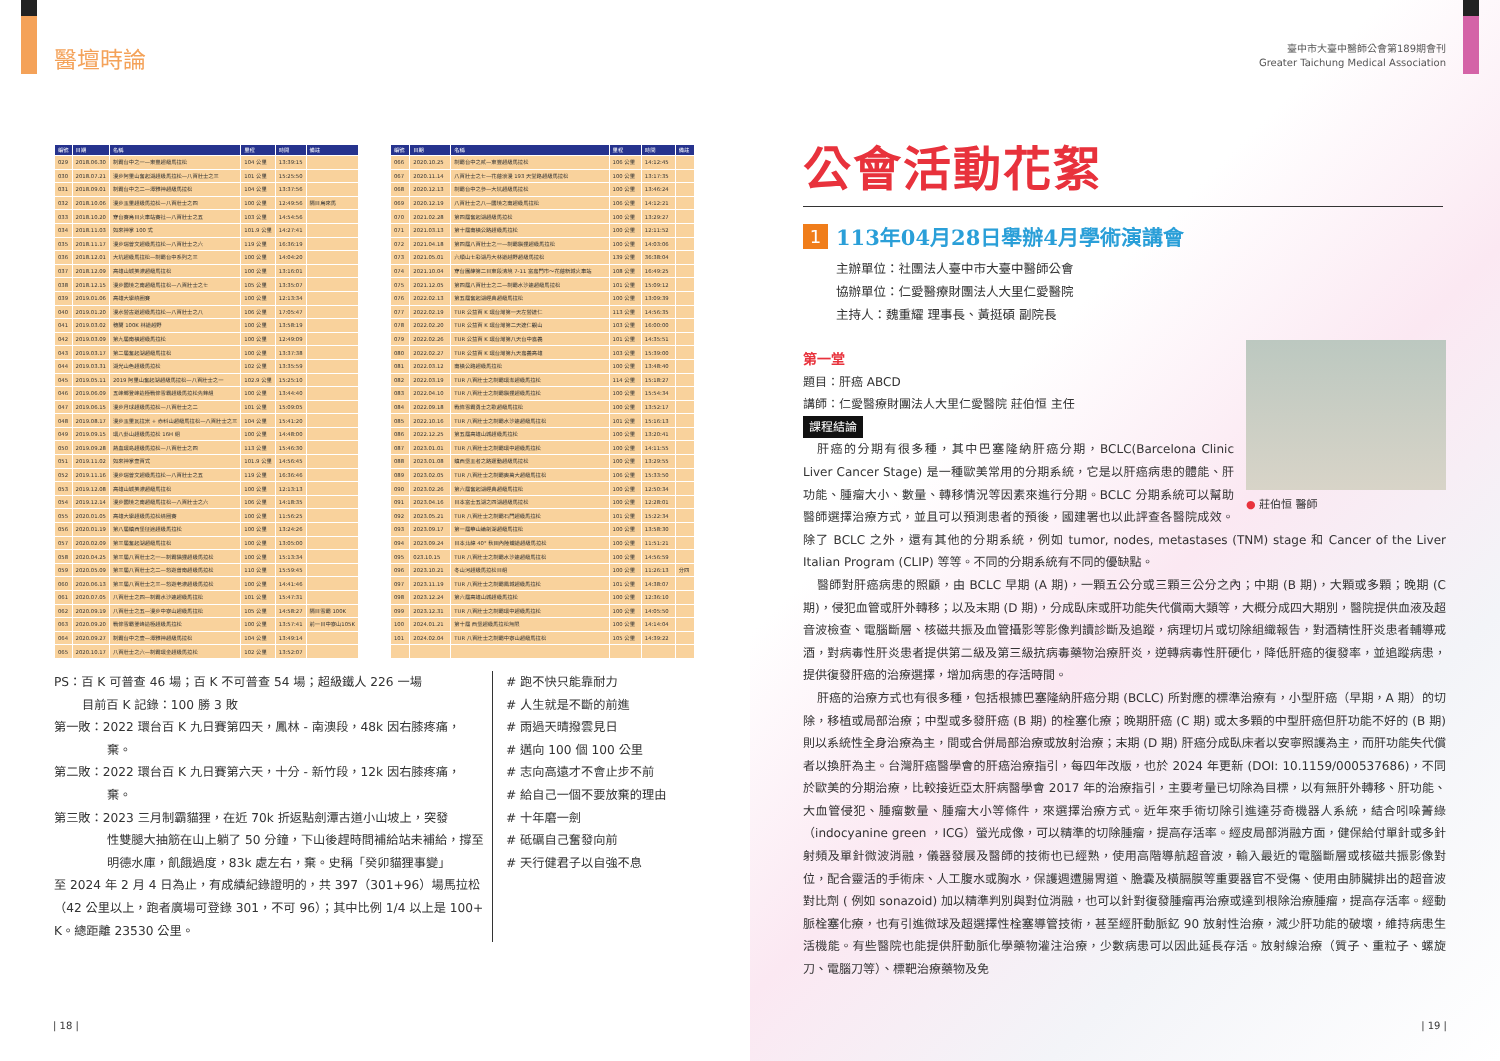醫壇時論
| 編號 | 日期 | 名稱 | 里程 | 時間 | 備註 |
| --- | --- | --- | --- | --- | --- |
| 029 | 2018.06.30 | 制霸台中之一—東豐超級馬拉松 | 104 公里 | 13:39:15 | |
| 030 | 2018.07.21 | 漫步阿里山奮起湖超級馬拉松—八百壯士之三 | 101 公里 | 15:25:50 | |
| 031 | 2018.09.01 | 制霸台中之二—潭雅神超級馬拉松 | 104 公里 | 13:37:56 | |
| 032 | 2018.10.06 | 漫步玉里超級馬拉松—八百壯士之四 | 100 公里 | 12:49:56 | 隔日烏來馬 |
| 033 | 2018.10.20 | 穿台賽烏日火車站賽社—八百壯士之五 | 103 公里 | 14:54:56 | |
| 034 | 2018.11.03 | 如來神掌 100 式 | 101.9 公里 | 14:27:41 | |
| 035 | 2018.11.17 | 漫步瑞曾文超級馬拉松—八百壯士之六 | 119 公里 | 16:36:19 | |
| 036 | 2018.12.01 | 大坑超級馬拉松—制霸台中系列之三 | 100 公里 | 14:04:20 | |
| 037 | 2018.12.09 | 高雄山城美濃超級馬拉松 | 100 公里 | 13:16:01 | |
| 038 | 2018.12.15 | 漫步國境之南超級馬拉松—八百壯士之七 | 105 公里 | 13:35:07 | |
| 039 | 2019.01.06 | 高雄大學繞圈賽 | 100 公里 | 12:13:34 | |
| 040 | 2019.01.20 | 漫水營古道超級馬拉松—八百壯士之八 | 106 公里 | 17:05:47 | |
| 041 | 2019.03.02 | 穗蘭 100K 林道越野 | 100 公里 | 13:58:19 | |
| 042 | 2019.03.09 | 第九屆南橫超級馬拉松 | 100 公里 | 12:49:09 | |
| 043 | 2019.03.17 | 第二屆奮起湖超級馬拉松 | 100 公里 | 13:37:38 | |
| 044 | 2019.03.31 | 湖光山色超級馬拉松 | 102 公里 | 13:35:59 | |
| 045 | 2019.05.11 | 2019 阿里山奮起湖超級馬拉松—八百壯士之一 | 102.9 公里 | 15:25:10 | |
| 046 | 2019.06.09 | 五峰鄉登峰造極戰條雪霸超級馬拉松先鋒組 | 100 公里 | 13:44:40 | |
| 047 | 2019.06.15 | 漫步月球超級馬拉松—八百壯士之二 | 101 公里 | 15:09:05 | |
| 048 | 2019.08.17 | 漫步玉里瓦拉米 + 赤科山超級馬拉松—八百壯士之三 | 104 公里 | 15:41:20 | |
| 049 | 2019.09.15 | 環八卦山超級馬拉松 16H 組 | 100 公里 | 14:48:00 | |
| 050 | 2019.09.28 | 熱血環島超級馬拉松—八百壯士之四 | 113 公里 | 15:46:30 | |
| 051 | 2019.11.02 | 如來神掌壹百式 | 101.9 公里 | 14:56:45 | |
| 052 | 2019.11.16 | 漫步瑞曾文超級馬拉松—八百壯士之五 | 119 公里 | 16:36:46 | |
| 053 | 2019.12.08 | 高雄山城美濃超級馬拉松 | 100 公里 | 12:13:13 | |
| 054 | 2019.12.14 | 漫步國境之南超級馬拉松—八百壯士之六 | 106 公里 | 14:18:35 | |
| 055 | 2020.01.05 | 高雄大學超級馬拉松繞圈賽 | 100 公里 | 11:56:25 | |
| 056 | 2020.01.19 | 第八屆鎮西堡征途超級馬拉松 | 100 公里 | 13:24:26 | |
| 057 | 2020.02.09 | 第三屆奮起湖超級馬拉松 | 100 公里 | 13:05:00 | |
| 058 | 2020.04.25 | 第三屆八百壯士之一—制霸貓狸超級馬拉松 | 100 公里 | 15:13:34 | |
| 059 | 2020.05.09 | 第三屆八百壯士之二—悠遊曾南超級馬拉松 | 110 公里 | 15:59:45 | |
| 060 | 2020.06.13 | 第三屆八百壯士之三—悠遊老濃超級馬拉松 | 100 公里 | 14:41:46 | |
| 061 | 2020.07.05 | 八百壯士之四—制霸水沙連超級馬拉松 | 101 公里 | 15:47:31 | |
| 062 | 2020.09.19 | 八百壯士之五—漫步中寮山超級馬拉松 | 105 公里 | 14:58:27 | 隔日雪霸 100K |
| 063 | 2020.09.20 | 戰條雪霸登峰造極超級馬拉松 | 100 公里 | 13:57:41 | 前一日中寮山105K |
| 064 | 2020.09.27 | 制霸台中之壹—潭雅神超級馬拉松 | 104 公里 | 13:49:14 | |
| 065 | 2020.10.17 | 八百壯士之六—制霸環金超級馬拉松 | 102 公里 | 13:52:07 | |
| 編號 | 日期 | 名稱 | 里程 | 時間 | 備註 |
| --- | --- | --- | --- | --- | --- |
| 066 | 2020.10.25 | 制霸台中之貳—東豐超級馬拉松 | 106 公里 | 14:12:45 | |
| 067 | 2020.11.14 | 八百壯士之七—花蓮浪漫 193 天堂路超級馬拉松 | 100 公里 | 13:17:35 | |
| 068 | 2020.12.13 | 制霸台中之參—大坑超級馬拉松 | 100 公里 | 13:46:24 | |
| 069 | 2020.12.19 | 八百壯士之八—國境之南超級馬拉松 | 106 公里 | 14:12:21 | |
| 070 | 2021.02.28 | 第四屆奮起湖超級馬拉松 | 100 公里 | 13:29:27 | |
| 071 | 2021.03.13 | 第十屆南橫公路超級馬拉松 | 100 公里 | 12:11:52 | |
| 072 | 2021.04.18 | 第四屆八百壯士之一—制霸貓狸超級馬拉松 | 100 公里 | 14:03:06 | |
| 073 | 2021.05.01 | 六順山七彩湖丹大林道越野超級馬拉松 | 139 公里 | 36:38:04 | |
| 074 | 2021.10.04 | 穿台團練第二日東段清境 7-11 富嘉門市～花蓮新城火車站 | 108 公里 | 16:49:25 | |
| 075 | 2021.12.05 | 第四屆八百壯士之二—制霸水沙連超級馬拉松 | 101 公里 | 15:09:12 | |
| 076 | 2022.02.13 | 第五屆奮起湖經典超級馬拉松 | 100 公里 | 13:09:39 | |
| 077 | 2022.02.19 | TUR 公益百 K 環台灣第一天左營達仁 | 113 公里 | 14:56:35 | |
| 078 | 2022.02.20 | TUR 公益百 K 環台灣第二天達仁觀山 | 103 公里 | 16:00:00 | |
| 079 | 2022.02.26 | TUR 公益百 K 環台灣第八天台中嘉義 | 101 公里 | 14:35:51 | |
| 080 | 2022.02.27 | TUR 公益百 K 環台灣第九天嘉義高雄 | 103 公里 | 15:39:00 | |
| 081 | 2022.03.12 | 南橫公路超級馬拉松 | 100 公里 | 13:48:40 | |
| 082 | 2022.03.19 | TUR 八百壯士之制霸環澎超級馬拉松 | 114 公里 | 15:18:27 | |
| 083 | 2022.04.10 | TUR 八百壯士之制霸貓狸超級馬拉松 | 100 公里 | 15:54:34 | |
| 084 | 2022.09.18 | 戰條雪霸勇士之歌超級馬拉松 | 100 公里 | 13:52:17 | |
| 085 | 2022.10.16 | TUR 八百壯士之制霸水沙連超級馬拉松 | 101 公里 | 15:16:13 | |
| 086 | 2022.12.25 | 第五屆高雄山城超級馬拉松 | 100 公里 | 13:20:41 | |
| 087 | 2023.01.01 | TUR 八百壯士之制霸環中超級馬拉松 | 100 公里 | 14:11:55 | |
| 088 | 2023.01.08 | 鎮西堡王者之路運動超級馬拉松 | 100 公里 | 13:29:55 | |
| 089 | 2023.02.05 | TUR 八百壯士之制霸奧萬大超級馬拉松 | 106 公里 | 15:33:50 | |
| 090 | 2023.02.26 | 第六屆奮起湖經典超級馬拉松 | 100 公里 | 12:50:34 | |
| 091 | 2023.04.16 | 日本富士五湖之四湖超級馬拉松 | 100 公里 | 12:28:01 | |
| 092 | 2023.05.21 | TUR 八百壯士之制霸石門超級馬拉松 | 101 公里 | 15:22:34 | |
| 093 | 2023.09.17 | 第一屆華山論劍湖超級馬拉松 | 100 公里 | 13:58:30 | |
| 094 | 2023.09.24 | 日本北緯 40° 秋田內陸鐵道超級馬拉松 | 100 公里 | 11:51:21 | |
| 095 | 023.10.15 | TUR 八百壯士之制霸水沙連超級馬拉松 | 100 公里 | 14:56:59 | |
| 096 | 2023.10.21 | 冬山河超級馬拉松日組 | 100 公里 | 11:26:13 | 分四 |
| 097 | 2023.11.19 | TUR 八百壯士之制霸鳳城超級馬拉松 | 101 公里 | 14:38:07 | |
| 098 | 2023.12.24 | 第六屆高雄山城超級馬拉松 | 100 公里 | 12:36:10 | |
| 099 | 2023.12.31 | TUR 八百壯士之制霸環中超級馬拉松 | 100 公里 | 14:05:50 | |
| 100 | 2024.01.21 | 第十屆 西堡超級馬拉松無限 | 100 公里 | 14:14:04 | |
| 101 | 2024.02.04 | TUR 八百壯士之制霸中寮山超級馬拉松 | 105 公里 | 14:39:22 | |
PS：百 K 可普查 46 場；百 K 不可普查 54 場；超級鐵人 226 一場
目前百 K 記錄：100 勝 3 敗
第一敗：2022 環台百 K 九日賽第四天，鳳林 - 南澳段，48k 因右膝疼痛，
棄。
第二敗：2022 環台百 K 九日賽第六天，十分 - 新竹段，12k 因右膝疼痛，
棄。
第三敗：2023 三月制霸貓狸，在近 70k 折返點劍潭古道小山坡上，突發
性雙腿大抽筋在山上躺了 50 分鐘，下山後趕時間補給站未補給，撐至明德水庫，飢餓過度，83k 處左右，棄。史稱「癸卯貓狸事變」
至 2024 年 2 月 4 日為止，有成績紀錄證明的，共 397（301+96）場馬拉松（42 公里以上，跑者廣場可登錄 301，不可 96）；其中比例 1/4 以上是 100+ K。總距離 23530 公里。
# 跑不快只能靠耐力
# 人生就是不斷的前進
# 雨過天晴撥雲見日
# 邁向 100 個 100 公里
# 志向高遠才不會止步不前
# 給自己一個不要放棄的理由
# 十年磨一劍
# 砥礪自己奮發向前
# 天行健君子以自強不息
| 18 |
臺中市大臺中醫師公會第189期會刊
Greater Taichung Medical Association
公會活動花絮
1 113年04月28日舉辦4月學術演講會
主辦單位：社團法人臺中市大臺中醫師公會
協辦單位：仁愛醫療財團法人大里仁愛醫院
主持人：魏重耀 理事長、黃挺碩 副院長
● 莊伯恒 醫師
第一堂
題目：肝癌 ABCD
講師：仁愛醫療財團法人大里仁愛醫院 莊伯恒 主任
課程結論
肝癌的分期有很多種，其中巴塞隆納肝癌分期，BCLC(Barcelona Clinic Liver Cancer Stage) 是一種歐美常用的分期系統，它是以肝癌病患的體能、肝功能、腫瘤大小、數量、轉移情況等因素來進行分期。BCLC 分期系統可以幫助醫師選擇治療方式，並且可以預測患者的預後，國建署也以此評查各醫院成效。除了 BCLC 之外，還有其他的分期系統，例如 tumor, nodes, metastases (TNM) stage 和 Cancer of the Liver Italian Program (CLIP) 等等。不同的分期系統有不同的優缺點。
醫師對肝癌病患的照顧，由 BCLC 早期 (A 期)，一顆五公分或三顆三公分之內；中期 (B 期)，大顆或多顆；晚期 (C 期)，侵犯血管或肝外轉移；以及末期 (D 期)，分成臥床或肝功能失代償兩大類等，大概分成四大期別，醫院提供血液及超音波檢查、電腦斷層、核磁共振及血管攝影等影像判讀診斷及追蹤，病理切片或切除組織報告，對酒精性肝炎患者輔導戒酒，對病毒性肝炎患者提供第二級及第三級抗病毒藥物治療肝炎，逆轉病毒性肝硬化，降低肝癌的復發率，並追蹤病患，提供復發肝癌的治療選擇，增加病患的存活時間。
肝癌的治療方式也有很多種，包括根據巴塞隆納肝癌分期 (BCLC) 所對應的標準治療有，小型肝癌（早期，A 期）的切除，移植或局部治療；中型或多發肝癌 (B 期) 的栓塞化療；晚期肝癌 (C 期) 或太多顆的中型肝癌但肝功能不好的 (B 期) 則以系統性全身治療為主，間或合併局部治療或放射治療；末期 (D 期) 肝癌分成臥床者以安寧照護為主，而肝功能失代償者以換肝為主。台灣肝癌醫學會的肝癌治療指引，每四年改版，也於 2024 年更新 (DOI: 10.1159/000537686)，不同於歐美的分期治療，比較接近亞太肝病醫學會 2017 年的治療指引，主要考量已切除為目標，以有無肝外轉移、肝功能、大血管侵犯、腫瘤數量、腫瘤大小等條件，來選擇治療方式。近年來手術切除引進達芬奇機器人系統，結合吲哚菁綠（indocyanine green ，ICG）螢光成像，可以精準的切除腫瘤，提高存活率。經皮局部消融方面，健保給付單針或多針射頻及單針微波消融，儀器發展及醫師的技術也已經熟，使用高階導航超音波，輸入最近的電腦斷層或核磁共振影像對位，配合靈活的手術床、人工腹水或胸水，保護週遭腸胃道、膽囊及橫膈膜等重要器官不受傷、使用由肺臟排出的超音波對比劑 ( 例如 sonazoid) 加以精準判別與對位消融，也可以針對復發腫瘤再治療或達到根除治療腫瘤，提高存活率。經動脈栓塞化療，也有引進微球及超選擇性栓塞導管技術，甚至經肝動脈釔 90 放射性治療，減少肝功能的破壞，維持病患生活機能。有些醫院也能提供肝動脈化學藥物灌注治療，少數病患可以因此延長存活。放射線治療（質子、重粒子、螺旋刀、電腦刀等）、標靶治療藥物及免
| 19 |